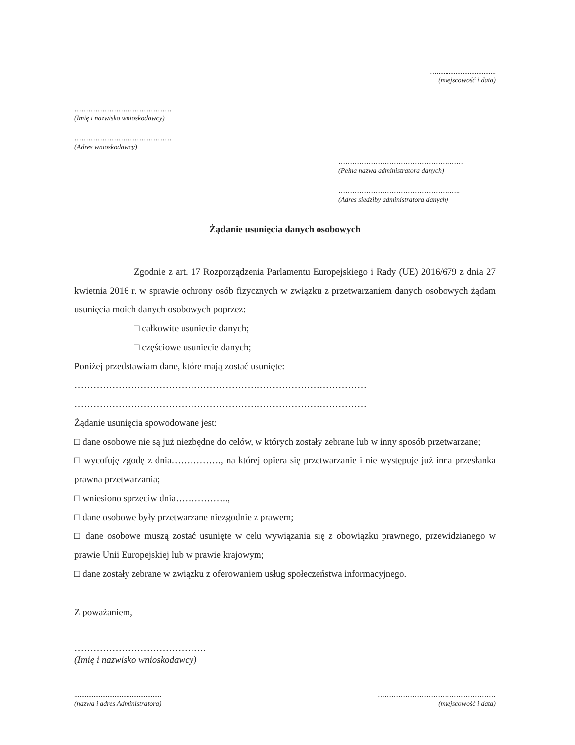…..................................
(miejscowość i data)
……………………………………
(Imię i nazwisko wnioskodawcy)
……………………………………
(Adres wnioskodawcy)
………………………………………………
(Pełna nazwa administratora danych)
……………………………………………..
(Adres siedziby administratora danych)
Żądanie usunięcia danych osobowych
Zgodnie z art. 17 Rozporządzenia Parlamentu Europejskiego i Rady (UE) 2016/679 z dnia 27 kwietnia 2016 r. w sprawie ochrony osób fizycznych w związku z przetwarzaniem danych osobowych żądam usunięcia moich danych osobowych poprzez:
□ całkowite usuniecie danych;
□ częściowe usuniecie danych;
Poniżej przedstawiam dane, które mają zostać usunięte:
…………………………………………………………………………………
…………………………………………………………………………………
Żądanie usunięcia spowodowane jest:
□ dane osobowe nie są już niezbędne do celów, w których zostały zebrane lub w inny sposób przetwarzane;
□ wycofuję zgodę z dnia……………., na której opiera się przetwarzanie i nie występuje już inna przesłanka prawna przetwarzania;
□ wniesiono sprzeciw dnia……………..,
□ dane osobowe były przetwarzane niezgodnie z prawem;
□ dane osobowe muszą zostać usunięte w celu wywiązania się z obowiązku prawnego, przewidzianego w prawie Unii Europejskiej lub w prawie krajowym;
□ dane zostały zebrane w związku z oferowaniem usług społeczeństwa informacyjnego.
Z poważaniem,
……………………………………
(Imię i nazwisko wnioskodawcy)
..................................................
(nazwa i adres Administratora)
……………………………………………
(miejscowość i data)